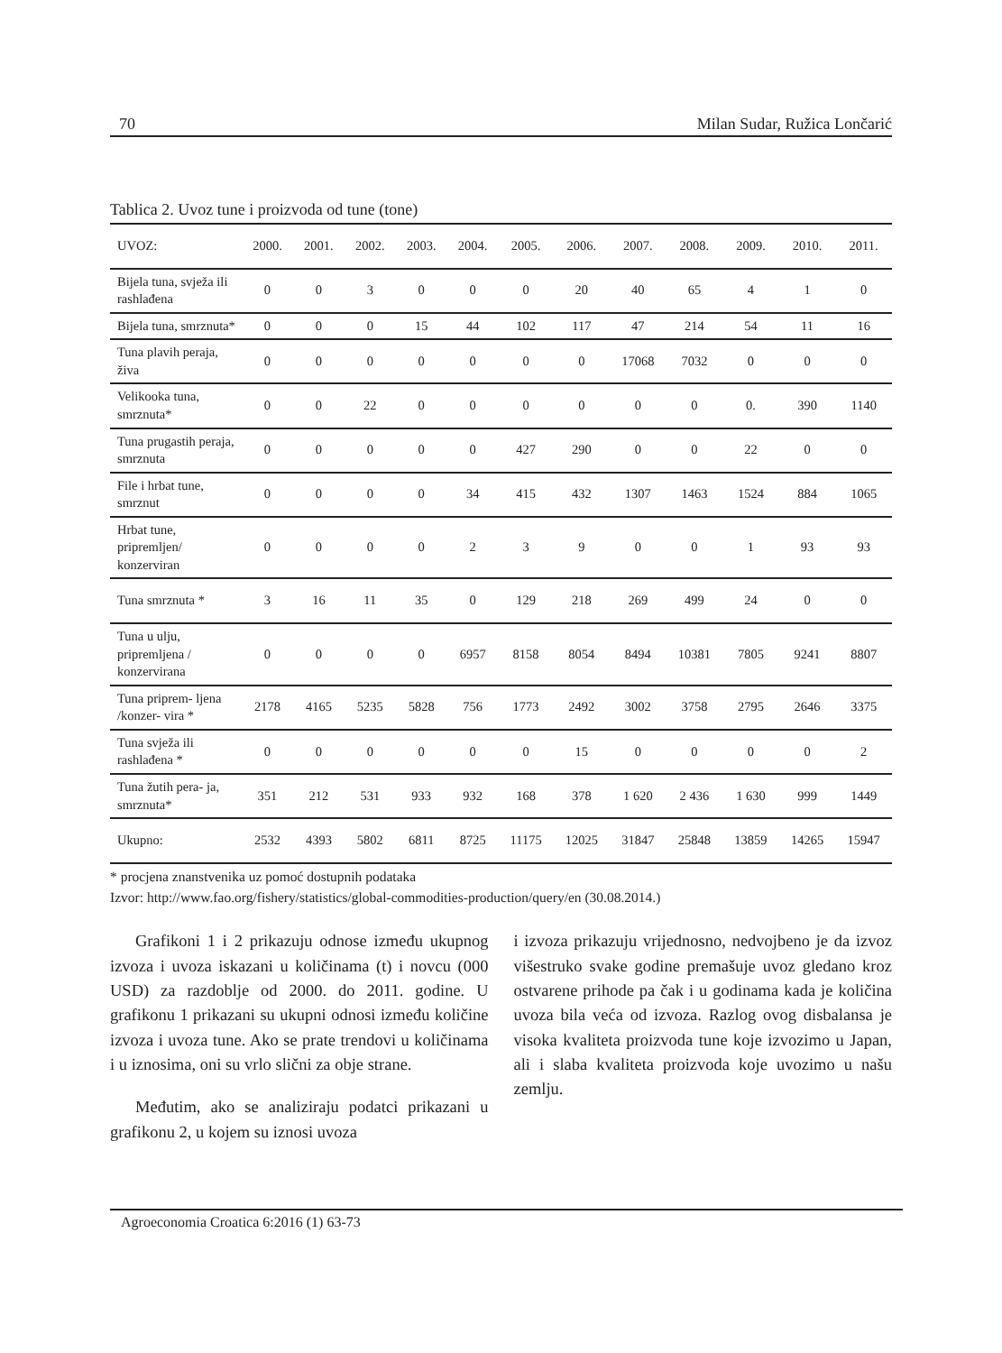70 Milan Sudar, Ružica Lončarić
Tablica 2. Uvoz tune i proizvoda od tune (tone)
| UVOZ: | 2000. | 2001. | 2002. | 2003. | 2004. | 2005. | 2006. | 2007. | 2008. | 2009. | 2010. | 2011. |
| --- | --- | --- | --- | --- | --- | --- | --- | --- | --- | --- | --- | --- |
| Bijela tuna, svježa ili rashlađena | 0 | 0 | 3 | 0 | 0 | 0 | 20 | 40 | 65 | 4 | 1 | 0 |
| Bijela tuna, smrznuta* | 0 | 0 | 0 | 15 | 44 | 102 | 117 | 47 | 214 | 54 | 11 | 16 |
| Tuna plavih peraja, živa | 0 | 0 | 0 | 0 | 0 | 0 | 0 | 17068 | 7032 | 0 | 0 | 0 |
| Velikooka tuna, smrznuta* | 0 | 0 | 22 | 0 | 0 | 0 | 0 | 0 | 0 | 0. | 390 | 1140 |
| Tuna prugastih peraja, smrznuta | 0 | 0 | 0 | 0 | 0 | 427 | 290 | 0 | 0 | 22 | 0 | 0 |
| File i hrbat tune, smrznut | 0 | 0 | 0 | 0 | 34 | 415 | 432 | 1307 | 1463 | 1524 | 884 | 1065 |
| Hrbat tune, pripremljen/ konzerviran | 0 | 0 | 0 | 0 | 2 | 3 | 9 | 0 | 0 | 1 | 93 | 93 |
| Tuna smrznuta * | 3 | 16 | 11 | 35 | 0 | 129 | 218 | 269 | 499 | 24 | 0 | 0 |
| Tuna u ulju, pripremljena / konzervirana | 0 | 0 | 0 | 0 | 6957 | 8158 | 8054 | 8494 | 10381 | 7805 | 9241 | 8807 |
| Tuna priprem- ljena /konzer- vira * | 2178 | 4165 | 5235 | 5828 | 756 | 1773 | 2492 | 3002 | 3758 | 2795 | 2646 | 3375 |
| Tuna svježa ili rashlađena * | 0 | 0 | 0 | 0 | 0 | 0 | 15 | 0 | 0 | 0 | 0 | 2 |
| Tuna žutih pera- ja, smrznuta* | 351 | 212 | 531 | 933 | 932 | 168 | 378 | 1 620 | 2 436 | 1 630 | 999 | 1449 |
| Ukupno: | 2532 | 4393 | 5802 | 6811 | 8725 | 11175 | 12025 | 31847 | 25848 | 13859 | 14265 | 15947 |
* procjena znanstvenika uz pomoć dostupnih podataka
Izvor: http://www.fao.org/fishery/statistics/global-commodities-production/query/en (30.08.2014.)
Grafikoni 1 i 2 prikazuju odnose između ukupnog izvoza i uvoza iskazani u količinama (t) i novcu (000 USD) za razdoblje od 2000. do 2011. godine. U grafikonu 1 prikazani su ukupni odnosi između količine izvoza i uvoza tune. Ako se prate trendovi u količinama i u iznosima, oni su vrlo slični za obje strane.
Međutim, ako se analiziraju podatci prikazani u grafikonu 2, u kojem su iznosi uvoza
i izvoza prikazuju vrijednosno, nedvojbeno je da izvoz višestruko svake godine premašuje uvoz gledano kroz ostvarene prihode pa čak i u godinama kada je količina uvoza bila veća od izvoza. Razlog ovog disbalansa je visoka kvaliteta proizvoda tune koje izvozimo u Japan, ali i slaba kvaliteta proizvoda koje uvozimo u našu zemlju.
Agroeconomia Croatica 6:2016 (1) 63-73